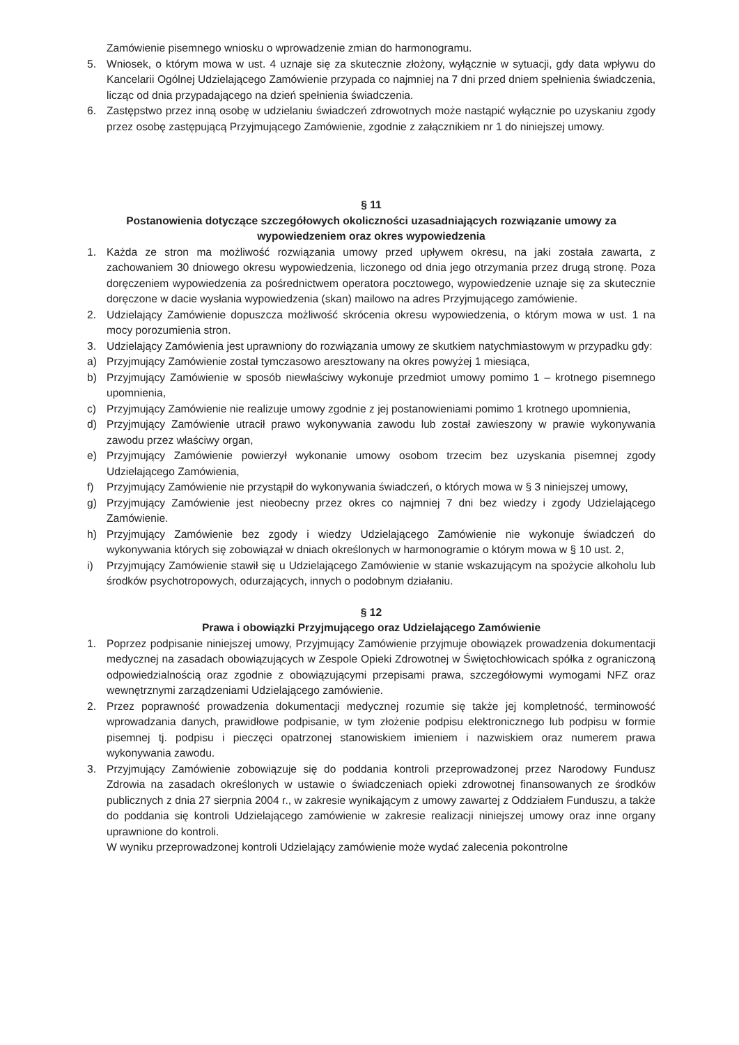Zamówienie pisemnego wniosku o wprowadzenie zmian do harmonogramu.
5. Wniosek, o którym mowa w ust. 4 uznaje się za skutecznie złożony, wyłącznie w sytuacji, gdy data wpływu do Kancelarii Ogólnej Udzielającego Zamówienie przypada co najmniej na 7 dni przed dniem spełnienia świadczenia, licząc od dnia przypadającego na dzień spełnienia świadczenia.
6. Zastępstwo przez inną osobę w udzielaniu świadczeń zdrowotnych może nastąpić wyłącznie po uzyskaniu zgody przez osobę zastępującą Przyjmującego Zamówienie, zgodnie z załącznikiem nr 1 do niniejszej umowy.
§ 11
Postanowienia dotyczące szczegółowych okoliczności uzasadniających rozwiązanie umowy za wypowiedzeniem oraz okres wypowiedzenia
1. Każda ze stron ma możliwość rozwiązania umowy przed upływem okresu, na jaki została zawarta, z zachowaniem 30 dniowego okresu wypowiedzenia, liczonego od dnia jego otrzymania przez drugą stronę. Poza doręczeniem wypowiedzenia za pośrednictwem operatora pocztowego, wypowiedzenie uznaje się za skutecznie doręczone w dacie wysłania wypowiedzenia (skan) mailowo na adres Przyjmującego zamówienie.
2. Udzielający Zamówienie dopuszcza możliwość skrócenia okresu wypowiedzenia, o którym mowa w ust. 1 na mocy porozumienia stron.
3. Udzielający Zamówienia jest uprawniony do rozwiązania umowy ze skutkiem natychmiastowym w przypadku gdy:
a) Przyjmujący Zamówienie został tymczasowo aresztowany na okres powyżej 1 miesiąca,
b) Przyjmujący Zamówienie w sposób niewłaściwy wykonuje przedmiot umowy pomimo 1 – krotnego pisemnego upomnienia,
c) Przyjmujący Zamówienie nie realizuje umowy zgodnie z jej postanowieniami pomimo 1 krotnego upomnienia,
d) Przyjmujący Zamówienie utracił prawo wykonywania zawodu lub został zawieszony w prawie wykonywania zawodu przez właściwy organ,
e) Przyjmujący Zamówienie powierzył wykonanie umowy osobom trzecim bez uzyskania pisemnej zgody Udzielającego Zamówienia,
f) Przyjmujący Zamówienie nie przystąpił do wykonywania świadczeń, o których mowa w § 3 niniejszej umowy,
g) Przyjmujący Zamówienie jest nieobecny przez okres co najmniej 7 dni bez wiedzy i zgody Udzielającego Zamówienie.
h) Przyjmujący Zamówienie bez zgody i wiedzy Udzielającego Zamówienie nie wykonuje świadczeń do wykonywania których się zobowiązał w dniach określonych w harmonogramie o którym mowa w § 10 ust. 2,
i) Przyjmujący Zamówienie stawił się u Udzielającego Zamówienie w stanie wskazującym na spożycie alkoholu lub środków psychotropowych, odurzających, innych o podobnym działaniu.
§ 12
Prawa i obowiązki Przyjmującego oraz Udzielającego Zamówienie
1. Poprzez podpisanie niniejszej umowy, Przyjmujący Zamówienie przyjmuje obowiązek prowadzenia dokumentacji medycznej na zasadach obowiązujących w Zespole Opieki Zdrowotnej w Świętochłowicach spółka z ograniczoną odpowiedzialnością oraz zgodnie z obowiązującymi przepisami prawa, szczegółowymi wymogami NFZ oraz wewnętrznymi zarządzeniami Udzielającego zamówienie.
2. Przez poprawność prowadzenia dokumentacji medycznej rozumie się także jej kompletność, terminowość wprowadzania danych, prawidłowe podpisanie, w tym złożenie podpisu elektronicznego lub podpisu w formie pisemnej tj. podpisu i pieczęci opatrzonej stanowiskiem imieniem i nazwiskiem oraz numerem prawa wykonywania zawodu.
3. Przyjmujący Zamówienie zobowiązuje się do poddania kontroli przeprowadzonej przez Narodowy Fundusz Zdrowia na zasadach określonych w ustawie o świadczeniach opieki zdrowotnej finansowanych ze środków publicznych z dnia 27 sierpnia 2004 r., w zakresie wynikającym z umowy zawartej z Oddziałem Funduszu, a także do poddania się kontroli Udzielającego zamówienie w zakresie realizacji niniejszej umowy oraz inne organy uprawnione do kontroli.
W wyniku przeprowadzonej kontroli Udzielający zamówienie może wydać zalecenia pokontrolne